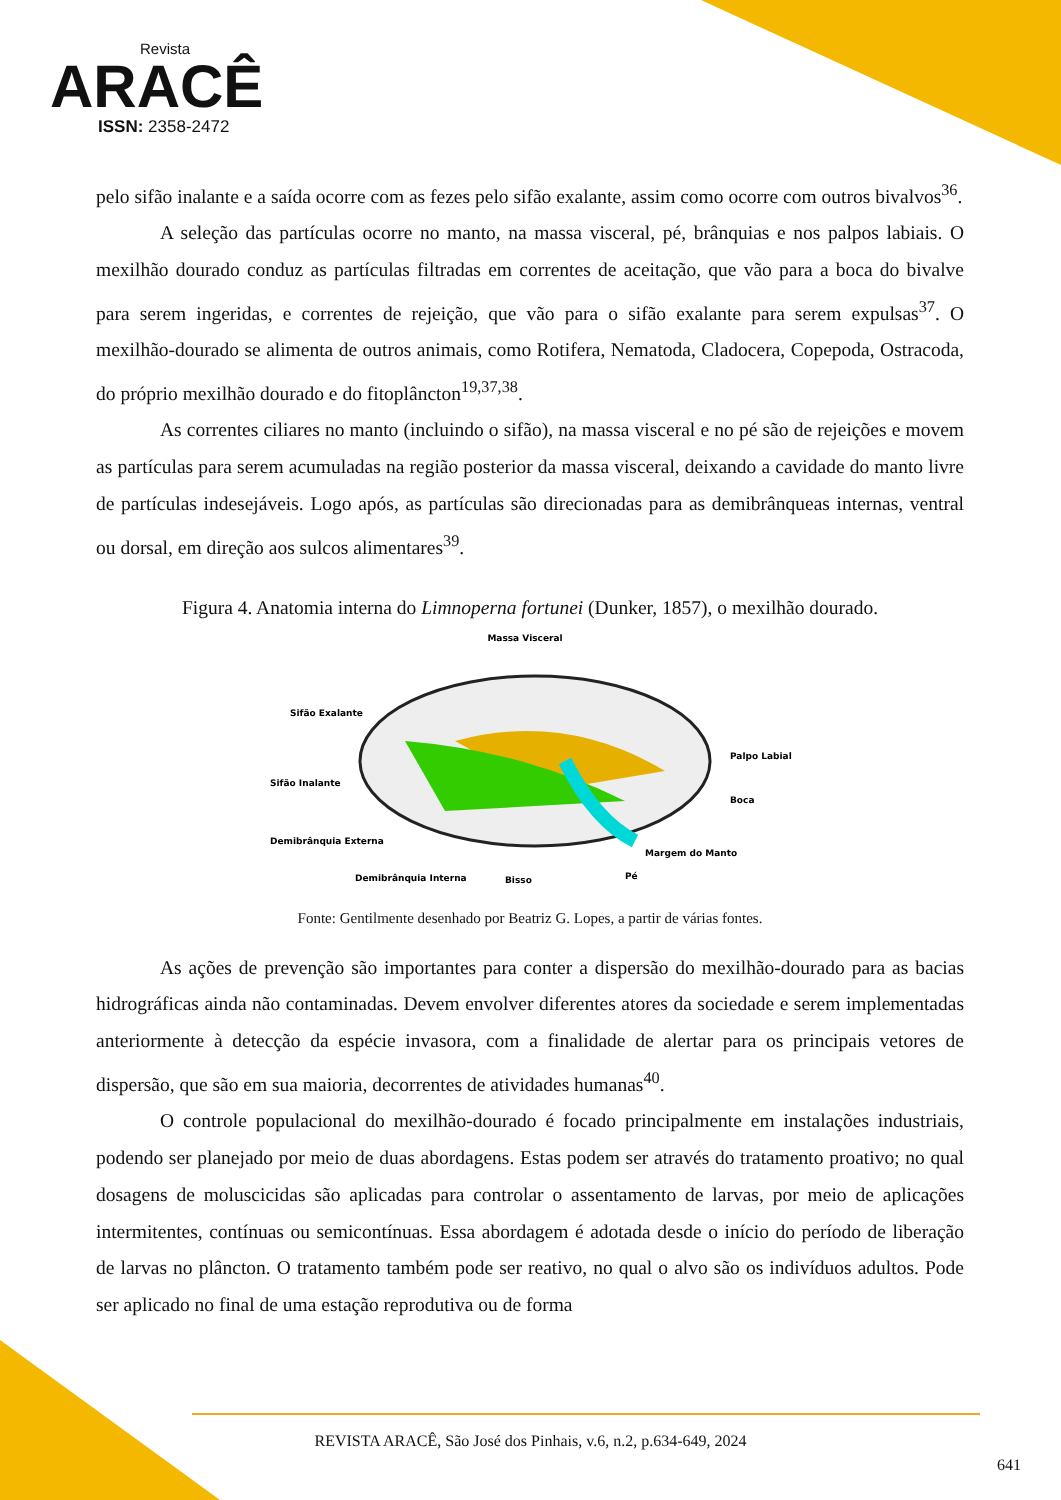Revista
ARACÊ
ISSN: 2358-2472
pelo sifão inalante e a saída ocorre com as fezes pelo sifão exalante, assim como ocorre com outros bivalvos<sup>36</sup>.
A seleção das partículas ocorre no manto, na massa visceral, pé, brânquias e nos palpos labiais. O mexilhão dourado conduz as partículas filtradas em correntes de aceitação, que vão para a boca do bivalve para serem ingeridas, e correntes de rejeição, que vão para o sifão exalante para serem expulsas<sup>37</sup>. O mexilhão-dourado se alimenta de outros animais, como Rotifera, Nematoda, Cladocera, Copepoda, Ostracoda, do próprio mexilhão dourado e do fitoplâncton<sup>19,37,38</sup>.
As correntes ciliares no manto (incluindo o sifão), na massa visceral e no pé são de rejeições e movem as partículas para serem acumuladas na região posterior da massa visceral, deixando a cavidade do manto livre de partículas indesejáveis. Logo após, as partículas são direcionadas para as demibrânqueas internas, ventral ou dorsal, em direção aos sulcos alimentares<sup>39</sup>.
Figura 4. Anatomia interna do Limnoperna fortunei (Dunker, 1857), o mexilhão dourado.
Massa Visceral
Sifão Exalante
Sifão Inalante
Demibrânquia Externa
Demibrânquia Interna
Bisso
Pé
Margem do Manto
Boca
Palpo Labial
Fonte: Gentilmente desenhado por Beatriz G. Lopes, a partir de várias fontes.
As ações de prevenção são importantes para conter a dispersão do mexilhão-dourado para as bacias hidrográficas ainda não contaminadas. Devem envolver diferentes atores da sociedade e serem implementadas anteriormente à detecção da espécie invasora, com a finalidade de alertar para os principais vetores de dispersão, que são em sua maioria, decorrentes de atividades humanas<sup>40</sup>.
O controle populacional do mexilhão-dourado é focado principalmente em instalações industriais, podendo ser planejado por meio de duas abordagens. Estas podem ser através do tratamento proativo; no qual dosagens de moluscicidas são aplicadas para controlar o assentamento de larvas, por meio de aplicações intermitentes, contínuas ou semicontínuas. Essa abordagem é adotada desde o início do período de liberação de larvas no plâncton. O tratamento também pode ser reativo, no qual o alvo são os indivíduos adultos. Pode ser aplicado no final de uma estação reprodutiva ou de forma
REVISTA ARACÊ, São José dos Pinhais, v.6, n.2, p.634-649, 2024
641